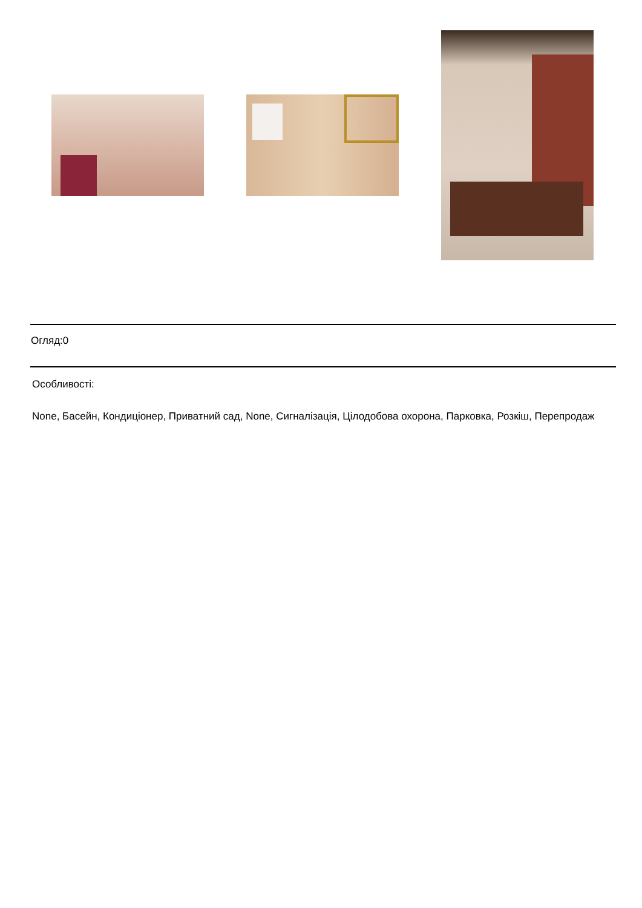Огляд:0
Особливості:
None, Басейн, Кондиціонер, Приватний сад, None, Сигналізація, Цілодобова охорона, Парковка, Розкіш, Перепродаж